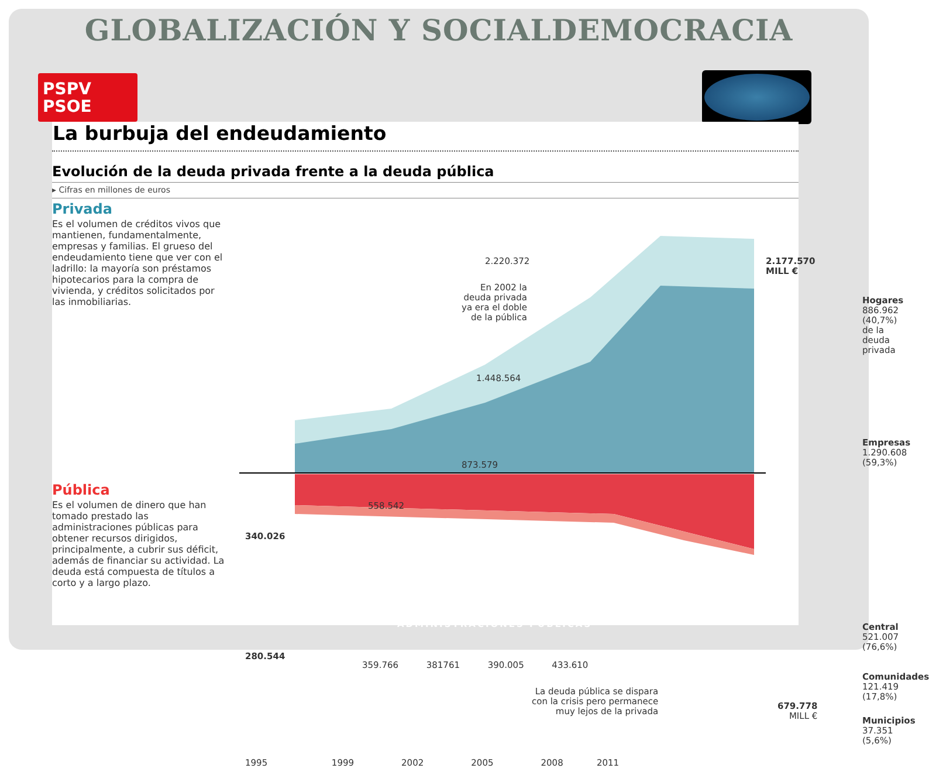GLOBALIZACIÓN Y SOCIALDEMOCRACIA
PSPV
PSOE
La burbuja del endeudamiento
Evolución de la deuda privada frente a la deuda pública
▸ Cifras en millones de euros
Privada
Es el volumen de créditos vivos que mantienen, fundamentalmente, empresas y familias. El grueso del endeudamiento tiene que ver con el ladrillo: la mayoría son préstamos hipotecarios para la compra de vivienda, y créditos solicitados por las inmobiliarias.
Pública
Es el volumen de dinero que han tomado prestado las administraciones públicas para obtener recursos dirigidos, principalmente, a cubrir sus déficit, además de financiar su actividad. La deuda está compuesta de títulos a corto y a largo plazo.
2.220.372
2.177.570
MILL €
En 2002 la
deuda privada
ya era el doble
de la pública
1.448.564
873.579
558.542
340.026
Hogares
886.962
(40,7%)
de la deuda
privada
Empresas
1.290.608
(59,3%)
ADMINISTRACIONES PÚBLICAS
280.544
359.766 381761 390.005 433.610
La deuda pública se dispara
con la crisis pero permanece
muy lejos de la privada
679.778
MILL €
Central
521.007
(76,6%)
Comunidades
121.419
(17,8%)
Municipios
37.351
(5,6%)
1995 1999 2002 2005 2008 2011